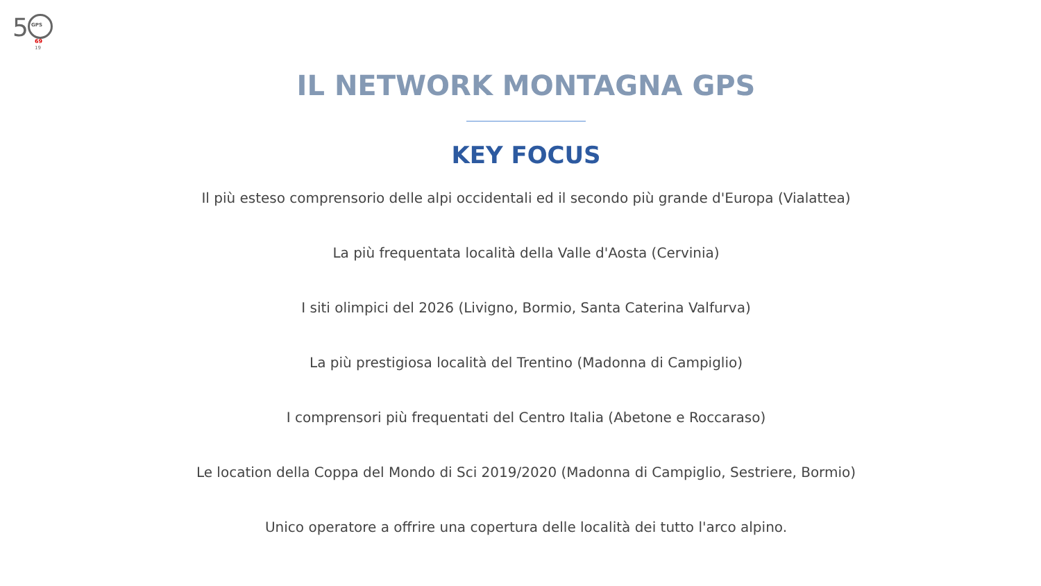5 GPS
69
19
IL NETWORK MONTAGNA GPS
KEY FOCUS
Il più esteso comprensorio delle alpi occidentali ed il secondo più grande d'Europa (Vialattea)
La più frequentata località della Valle d'Aosta (Cervinia)
I siti olimpici del 2026 (Livigno, Bormio, Santa Caterina Valfurva)
La più prestigiosa località del Trentino (Madonna di Campiglio)
I comprensori più frequentati del Centro Italia (Abetone e Roccaraso)
Le location della Coppa del Mondo di Sci 2019/2020 (Madonna di Campiglio, Sestriere, Bormio)
Unico operatore a offrire una copertura delle località dei tutto l'arco alpino.